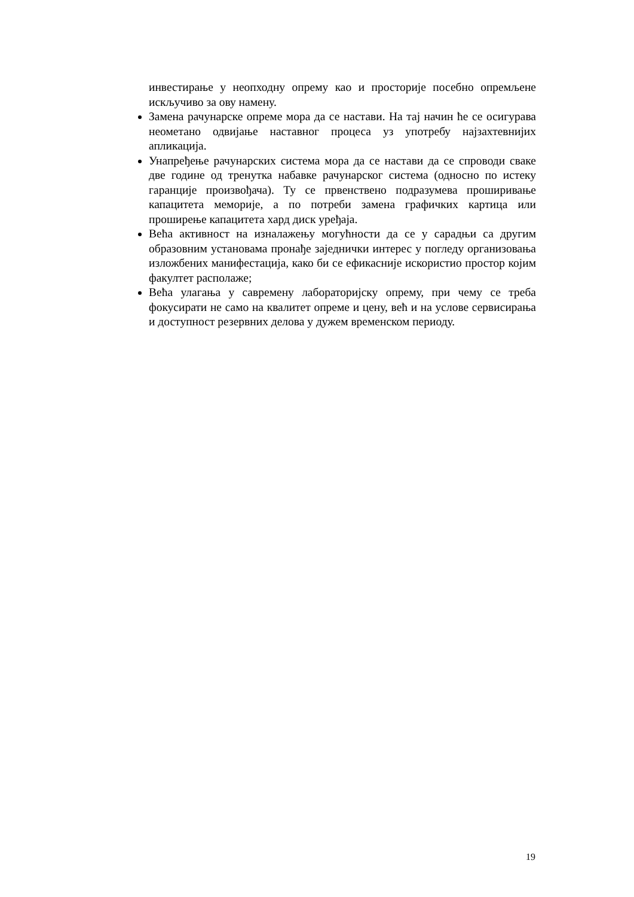инвестирање у неопходну опрему као и просторије посебно опремљене искључиво за ову намену.
Замена рачунарске опреме мора да се настави. На тај начин ће се осигурава неометано одвијање наставног процеса уз употребу најзахтевнијих апликација.
Унапређење рачунарских система мора да се настави да се спроводи сваке две године од тренутка набавке рачунарског система (односно по истеку гаранције произвођача). Ту се првенствено подразумева проширивање капацитета меморије, а по потреби замена графичких картица или проширење капацитета хард диск уређаја.
Већа активност на изналажењу могућности да се у сарадњи са другим образовним установама пронађе заједнички интерес у погледу организовања изложбених манифестација, како би се ефикасније искористио простор којим факултет располаже;
Већа улагања у савремену лабораторијску опрему, при чему се треба фокусирати не само на квалитет опреме и цену, већ и на услове сервисирања и доступност резервних делова у дужем временском периоду.
19